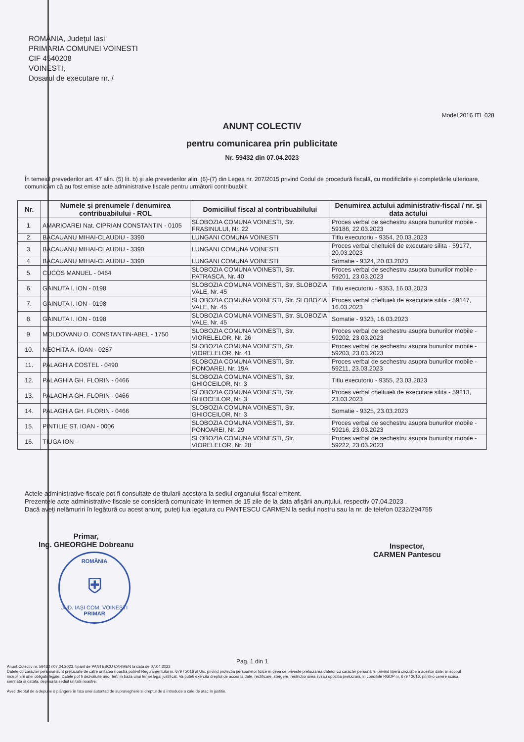ROMÂNIA, Judeţul Iasi
PRIMARIA COMUNEI VOINESTI
CIF 4540208
VOINESTI,
Dosarul de executare nr. /
Model 2016 ITL 028
ANUNŢ COLECTIV
pentru comunicarea prin publicitate
Nr. 59432 din 07.04.2023
În temeiul prevederilor art. 47 alin. (5) lit. b) şi ale prevederilor alin. (6)-(7) din Legea nr. 207/2015 privind Codul de procedură fiscală, cu modificările şi completările ulterioare, comunicăm că au fost emise acte administrative fiscale pentru următorii contribuabili:
| Nr. | Numele şi prenumele / denumirea contribuabilului - ROL | Domiciliul fiscal al contribuabilului | Denumirea actului administrativ-fiscal / nr. şi data actului |
| --- | --- | --- | --- |
| 1. | AMARIOAREI Nat. CIPRIAN CONSTANTIN - 0105 | SLOBOZIA COMUNA VOINESTI, Str. FRASINULUI, Nr. 22 | Proces verbal de sechestru asupra bunurilor mobile - 59186, 22.03.2023 |
| 2. | BACAUANU MIHAI-CLAUDIU - 3390 | LUNGANI COMUNA VOINESTI | Titlu executoriu - 9354, 20.03.2023 |
| 3. | BACAUANU MIHAI-CLAUDIU - 3390 | LUNGANI COMUNA VOINESTI | Proces verbal cheltuieli de executare silita - 59177, 20.03.2023 |
| 4. | BACAUANU MIHAI-CLAUDIU - 3390 | LUNGANI COMUNA VOINESTI | Somatie - 9324, 20.03.2023 |
| 5. | CUCOS MANUEL - 0464 | SLOBOZIA COMUNA VOINESTI, Str. PATRASCA, Nr. 40 | Proces verbal de sechestru asupra bunurilor mobile - 59201, 23.03.2023 |
| 6. | GAINUTA I. ION - 0198 | SLOBOZIA COMUNA VOINESTI, Str. SLOBOZIA VALE, Nr. 45 | Titlu executoriu - 9353, 16.03.2023 |
| 7. | GAINUTA I. ION - 0198 | SLOBOZIA COMUNA VOINESTI, Str. SLOBOZIA VALE, Nr. 45 | Proces verbal cheltuieli de executare silita - 59147, 16.03.2023 |
| 8. | GAINUTA I. ION - 0198 | SLOBOZIA COMUNA VOINESTI, Str. SLOBOZIA VALE, Nr. 45 | Somatie - 9323, 16.03.2023 |
| 9. | MOLDOVANU O. CONSTANTIN-ABEL - 1750 | SLOBOZIA COMUNA VOINESTI, Str. VIORELELOR, Nr. 26 | Proces verbal de sechestru asupra bunurilor mobile - 59202, 23.03.2023 |
| 10. | NECHITA A. IOAN - 0287 | SLOBOZIA COMUNA VOINESTI, Str. VIORELELOR, Nr. 41 | Proces verbal de sechestru asupra bunurilor mobile - 59203, 23.03.2023 |
| 11. | PALAGHIA COSTEL - 0490 | SLOBOZIA COMUNA VOINESTI, Str. PONOAREI, Nr. 19A | Proces verbal de sechestru asupra bunurilor mobile - 59211, 23.03.2023 |
| 12. | PALAGHIA GH. FLORIN - 0466 | SLOBOZIA COMUNA VOINESTI, Str. GHIOCEILOR, Nr. 3 | Titlu executoriu - 9355, 23.03.2023 |
| 13. | PALAGHIA GH. FLORIN - 0466 | SLOBOZIA COMUNA VOINESTI, Str. GHIOCEILOR, Nr. 3 | Proces verbal cheltuieli de executare silita - 59213, 23.03.2023 |
| 14. | PALAGHIA GH. FLORIN - 0466 | SLOBOZIA COMUNA VOINESTI, Str. GHIOCEILOR, Nr. 3 | Somatie - 9325, 23.03.2023 |
| 15. | PINTILIE ST. IOAN - 0006 | SLOBOZIA COMUNA VOINESTI, Str. PONOAREI, Nr. 29 | Proces verbal de sechestru asupra bunurilor mobile - 59216, 23.03.2023 |
| 16. | TIUGA ION - | SLOBOZIA COMUNA VOINESTI, Str. VIORELELOR, Nr. 28 | Proces verbal de sechestru asupra bunurilor mobile - 59222, 23.03.2023 |
Actele administrative-fiscale pot fi consultate de titularii acestora la sediul organului fiscal emitent.
Prezentele acte administrative fiscale se consideră comunicate în termen de 15 zile de la data afişării anunţului, respectiv 07.04.2023 .
Dacă aveţi nelămuriri în legătură cu acest anunţ, puteţi lua legatura cu PANTESCU CARMEN la sediul nostru sau la nr. de telefon 0232/294755
Primar,
Ing. GHEORGHE Dobreanu
ROMÂNIA
⛨
JUD. IAŞI COM. VOINEŞTI
PRIMAR
Inspector,
CARMEN Pantescu
Pag. 1 din 1
Anunt Colectiv nr. 59432 / 07.04.2023, tiparit de PANTESCU CARMEN la data de 07.04.2023
Datele cu caracter personal sunt prelucrate de catre unitatea noastra potrivit Regulamentului nr. 679 / 2016 al UE, privind protectia persoanelor fizice în ceea ce priveste prelucrarea datelor cu caracter personal si privind libera circulatie a acestor date, în scopul îndeplinirii unei obligatii legale. Datele pot fi dezvaluite unor terti în baza unui temei legal justificat. Va puteti exercita dreptul de acces la date, rectificare, stergere, restrictionarea si/sau opozitia prelucrarii, în conditiile RGDP nr. 679 / 2016, printr-o cerere scrisa, semnata si datata, depusa la sediul unitatii noastre.
Aveti dreptul de a depune o plângere în fata unei autoritati de supraveghere si dreptul de a introduce o cale de atac în justitie.